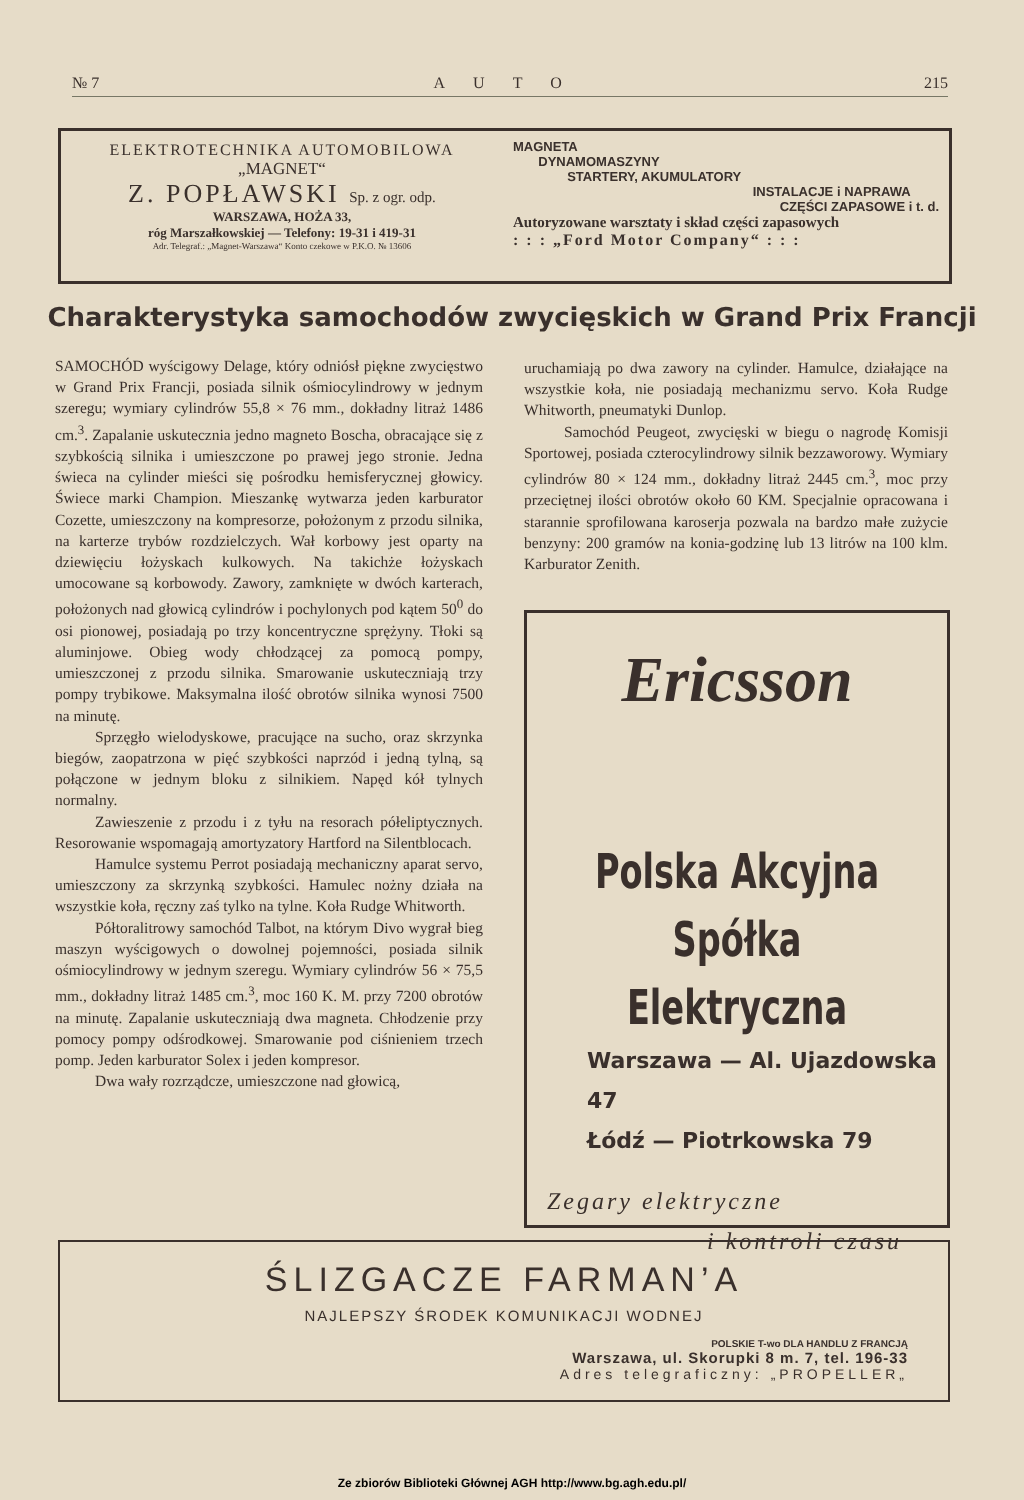№ 7 AUTO 215
ELEKTROTECHNIKA AUTOMOBILOWA
„MAGNET“
Z. POPŁAWSKI Sp. z ogr. odp.
WARSZAWA, HOŻA 33,
róg Marszałkowskiej — Telefony: 19-31 i 419-31
Adr. Telegraf.: „Magnet-Warszawa“ Konto czekowe w P.K.O. № 13606
MAGNETA
DYNAMOMASZYNY
STARTERY, AKUMULATORY
INSTALACJE i NAPRAWA
CZĘŚCI ZAPASOWE i t. d.
Autoryzowane warsztaty i skład części zapasowych
: : : „Ford Motor Company“ : : :
Charakterystyka samochodów zwycięskich w Grand Prix Francji
SAMOCHÓD wyścigowy Delage, który odniósł piękne zwycięstwo w Grand Prix Francji, posiada silnik ośmiocylindrowy w jednym szeregu; wymiary cylindrów 55,8 × 76 mm., dokładny litraż 1486 cm.<sup>3</sup>. Zapalanie uskutecznia jedno magneto Boscha, obracające się z szybkością silnika i umieszczone po prawej jego stronie. Jedna świeca na cylinder mieści się pośrodku hemisferycznej głowicy. Świece marki Champion. Mieszankę wytwarza jeden karburator Cozette, umieszczony na kompresorze, położonym z przodu silnika, na karterze trybów rozdzielczych. Wał korbowy jest oparty na dziewięciu łożyskach kulkowych. Na takichże łożyskach umocowane są korbowody. Zawory, zamknięte w dwóch karterach, położonych nad głowicą cylindrów i pochylonych pod kątem 50<sup>0</sup> do osi pionowej, posiadają po trzy koncentryczne sprężyny. Tłoki są aluminjowe. Obieg wody chłodzącej za pomocą pompy, umieszczonej z przodu silnika. Smarowanie uskuteczniają trzy pompy trybikowe. Maksymalna ilość obrotów silnika wynosi 7500 na minutę.
Sprzęgło wielodyskowe, pracujące na sucho, oraz skrzynka biegów, zaopatrzona w pięć szybkości naprzód i jedną tylną, są połączone w jednym bloku z silnikiem. Napęd kół tylnych normalny.
Zawieszenie z przodu i z tyłu na resorach półeliptycznych. Resorowanie wspomagają amortyzatory Hartford na Silentblocach.
Hamulce systemu Perrot posiadają mechaniczny aparat servo, umieszczony za skrzynką szybkości. Hamulec nożny działa na wszystkie koła, ręczny zaś tylko na tylne. Koła Rudge Whitworth.
Półtoralitrowy samochód Talbot, na którym Divo wygrał bieg maszyn wyścigowych o dowolnej pojemności, posiada silnik ośmiocylindrowy w jednym szeregu. Wymiary cylindrów 56 × 75,5 mm., dokładny litraż 1485 cm.<sup>3</sup>, moc 160 K. M. przy 7200 obrotów na minutę. Zapalanie uskuteczniają dwa magneta. Chłodzenie przy pomocy pompy odśrodkowej. Smarowanie pod ciśnieniem trzech pomp. Jeden karburator Solex i jeden kompresor.
Dwa wały rozrządcze, umieszczone nad głowicą,
uruchamiają po dwa zawory na cylinder. Hamulce, działające na wszystkie koła, nie posiadają mechanizmu servo. Koła Rudge Whitworth, pneumatyki Dunlop.
Samochód Peugeot, zwycięski w biegu o nagrodę Komisji Sportowej, posiada czterocylindrowy silnik bezzaworowy. Wymiary cylindrów 80 × 124 mm., dokładny litraż 2445 cm.<sup>3</sup>, moc przy przeciętnej ilości obrotów około 60 KM. Specjalnie opracowana i starannie sprofilowana karoserja pozwala na bardzo małe zużycie benzyny: 200 gramów na konia-godzinę lub 13 litrów na 100 klm. Karburator Zenith.
Ericsson
Polska Akcyjna
Spółka Elektryczna
Warszawa — Al. Ujazdowska 47
Łódź — Piotrkowska 79
Zegary elektryczne
i kontroli czasu
ŚLIZGACZE FARMAN’A
NAJLEPSZY ŚRODEK KOMUNIKACJI WODNEJ
POLSKIE T-wo DLA HANDLU Z FRANCJĄ
Warszawa, ul. Skorupki 8 m. 7, tel. 196-33
Adres telegraficzny: „PROPELLER„
Ze zbiorów Biblioteki Głównej AGH http://www.bg.agh.edu.pl/